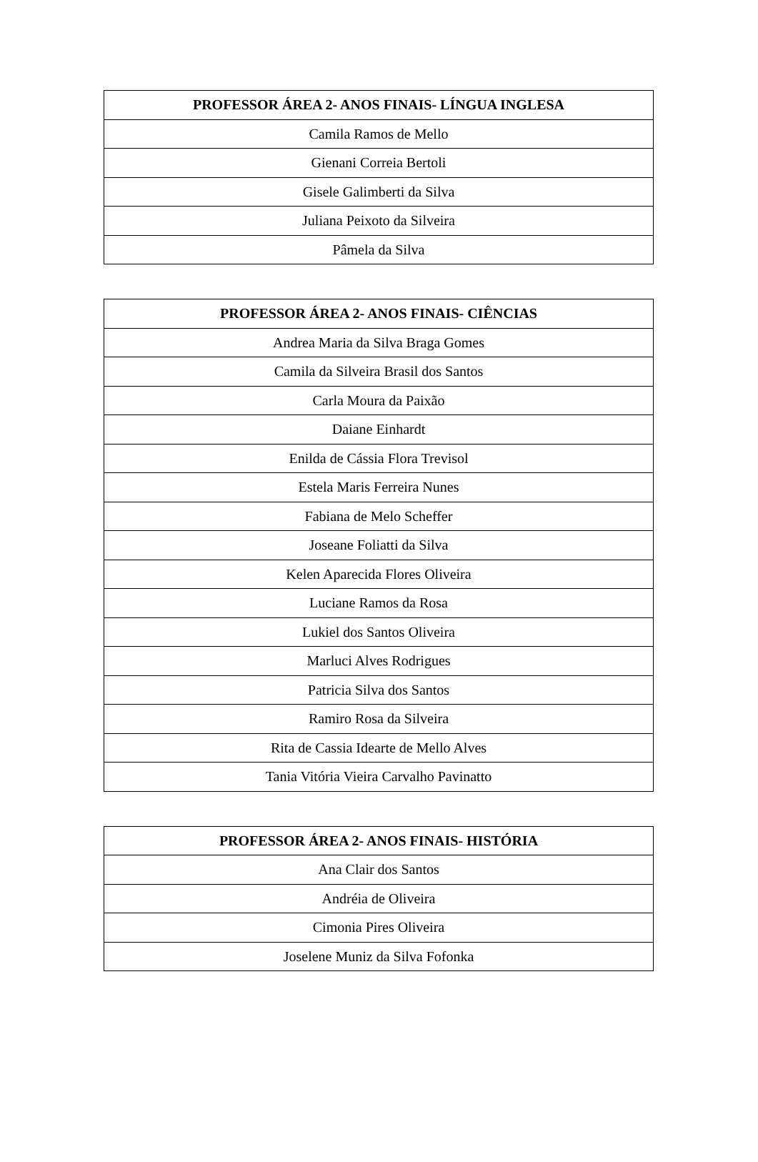| PROFESSOR ÁREA 2- ANOS FINAIS- LÍNGUA INGLESA |
| --- |
| Camila Ramos de Mello |
| Gienani Correia Bertoli |
| Gisele Galimberti da Silva |
| Juliana Peixoto da Silveira |
| Pâmela da Silva |
| PROFESSOR ÁREA 2- ANOS FINAIS- CIÊNCIAS |
| --- |
| Andrea Maria da Silva Braga Gomes |
| Camila da Silveira Brasil dos Santos |
| Carla Moura da Paixão |
| Daiane Einhardt |
| Enilda de Cássia Flora Trevisol |
| Estela Maris Ferreira Nunes |
| Fabiana de Melo Scheffer |
| Joseane Foliatti da Silva |
| Kelen Aparecida Flores Oliveira |
| Luciane Ramos da Rosa |
| Lukiel dos Santos Oliveira |
| Marluci Alves Rodrigues |
| Patricia Silva dos Santos |
| Ramiro Rosa da Silveira |
| Rita de Cassia Idearte de Mello Alves |
| Tania Vitória Vieira Carvalho Pavinatto |
| PROFESSOR ÁREA 2- ANOS FINAIS- HISTÓRIA |
| --- |
| Ana Clair dos Santos |
| Andréia de Oliveira |
| Cimonia Pires Oliveira |
| Joselene Muniz da Silva Fofonka |